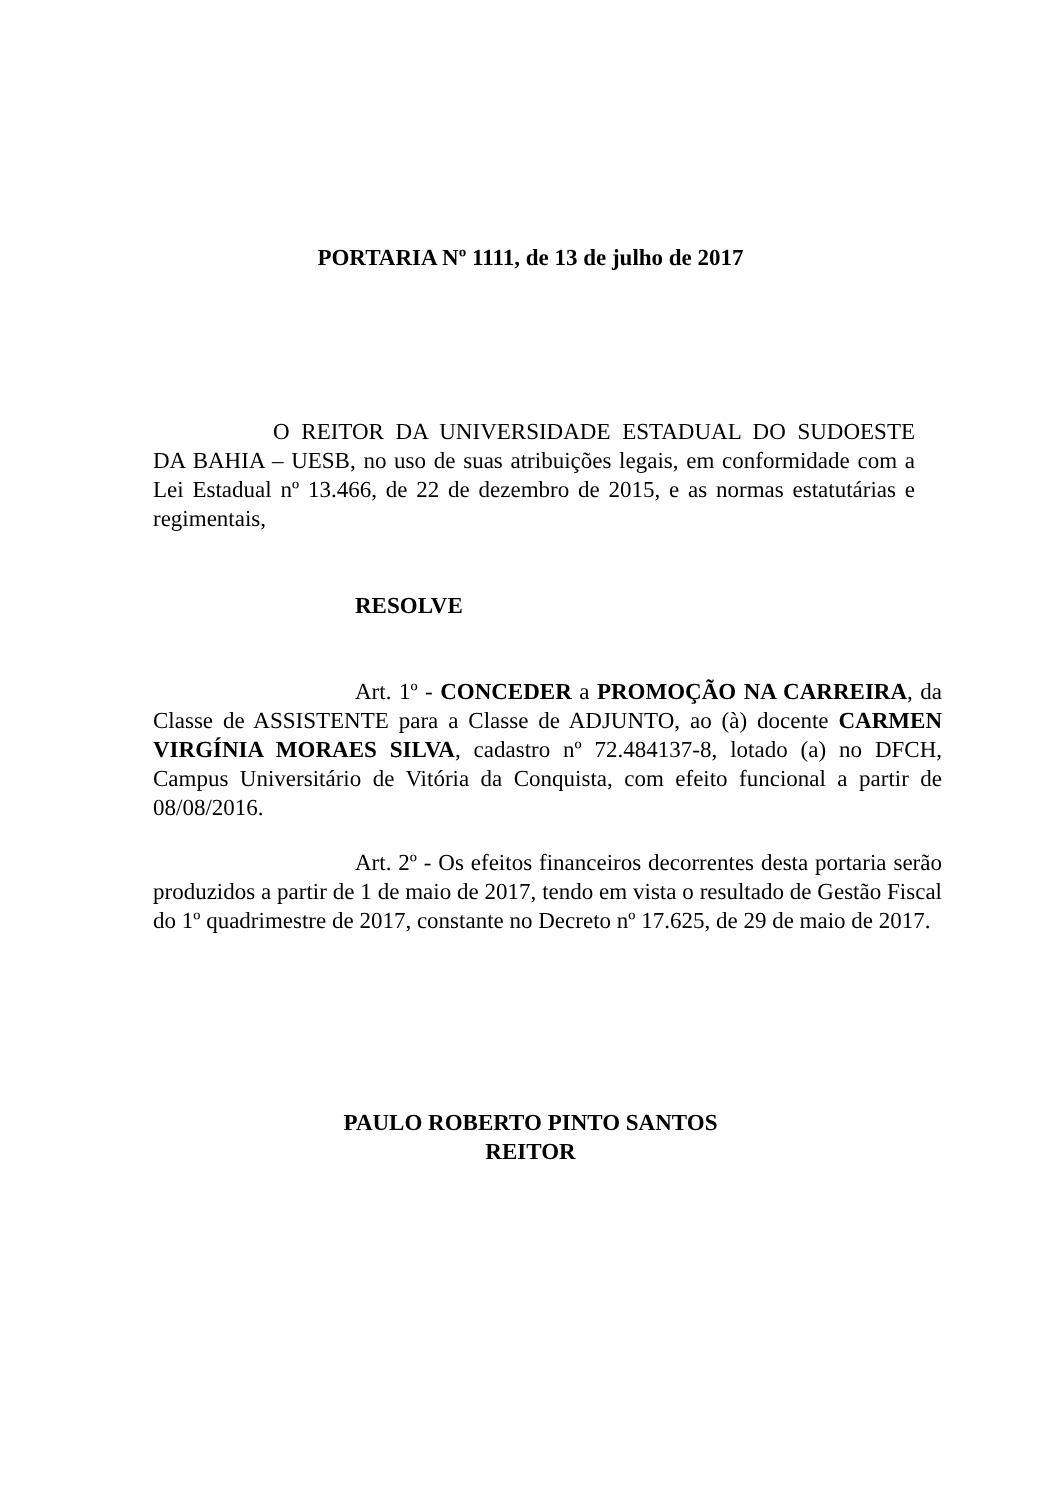PORTARIA Nº 1111, de 13 de julho de 2017
O REITOR DA UNIVERSIDADE ESTADUAL DO SUDOESTE DA BAHIA – UESB, no uso de suas atribuições legais, em conformidade com a Lei Estadual nº 13.466, de 22 de dezembro de 2015, e as normas estatutárias e regimentais,
RESOLVE
Art. 1º - CONCEDER a PROMOÇÃO NA CARREIRA, da Classe de ASSISTENTE para a Classe de ADJUNTO, ao (à) docente CARMEN VIRGÍNIA MORAES SILVA, cadastro nº 72.484137-8, lotado (a) no DFCH, Campus Universitário de Vitória da Conquista, com efeito funcional a partir de 08/08/2016.
Art. 2º - Os efeitos financeiros decorrentes desta portaria serão produzidos a partir de 1 de maio de 2017, tendo em vista o resultado de Gestão Fiscal do 1º quadrimestre de 2017, constante no Decreto nº 17.625, de 29 de maio de 2017.
PAULO ROBERTO PINTO SANTOS
REITOR